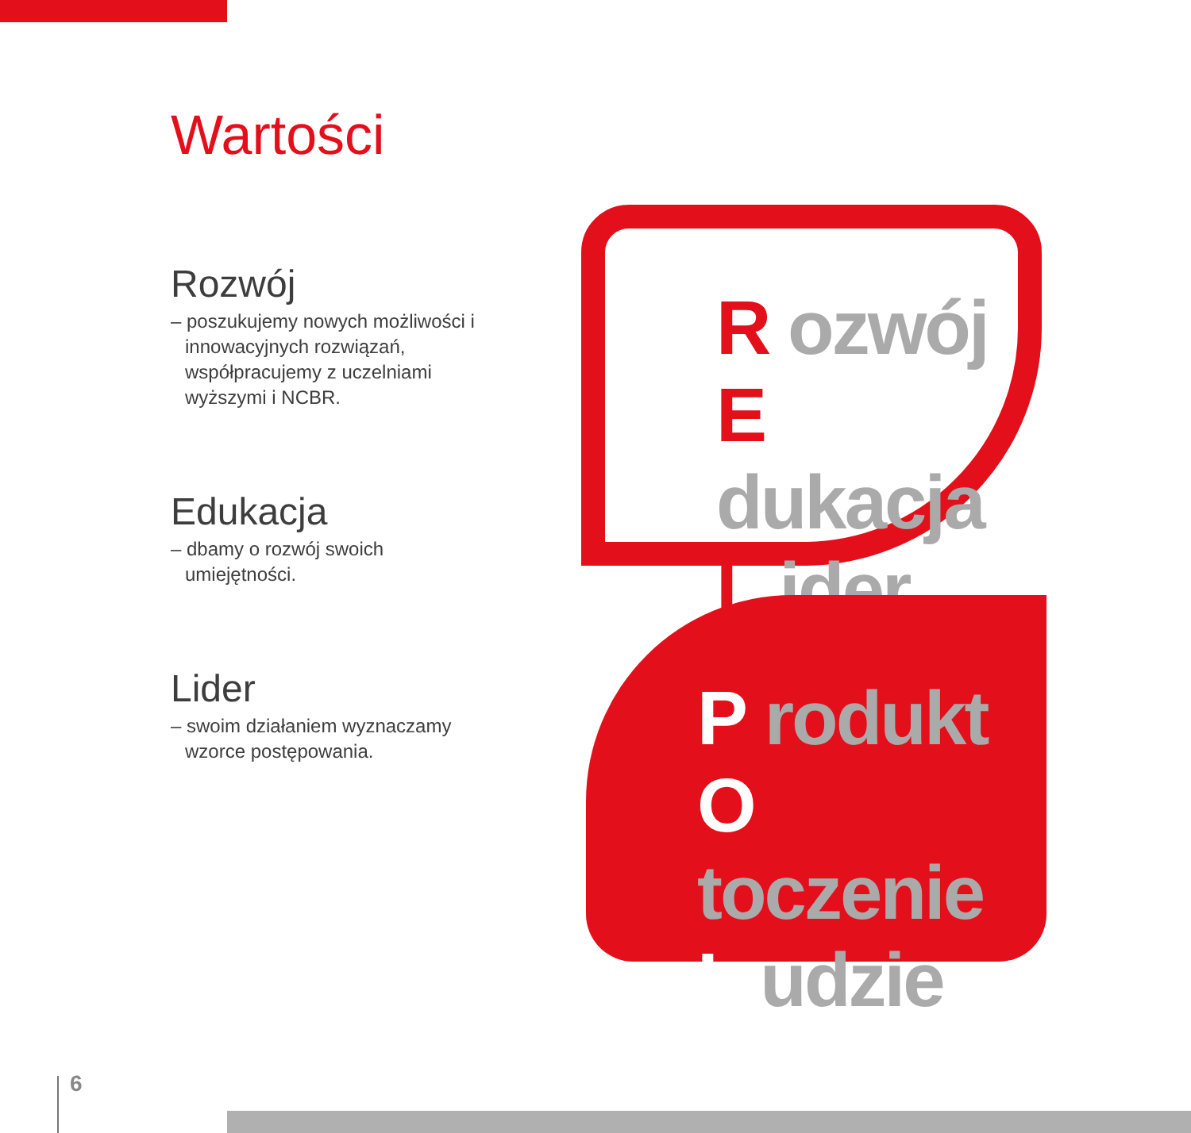Wartości
Rozwój
– poszukujemy nowych możliwości i innowacyjnych rozwiązań, współpracujemy z uczelniami wyższymi i NCBR.
Edukacja
– dbamy o rozwój swoich umiejętności.
Lider
– swoim działaniem wyznaczamy wzorce postępowania.
R ozwój
E dukacja
L ider
P rodukt
O toczenie
L udzie
6